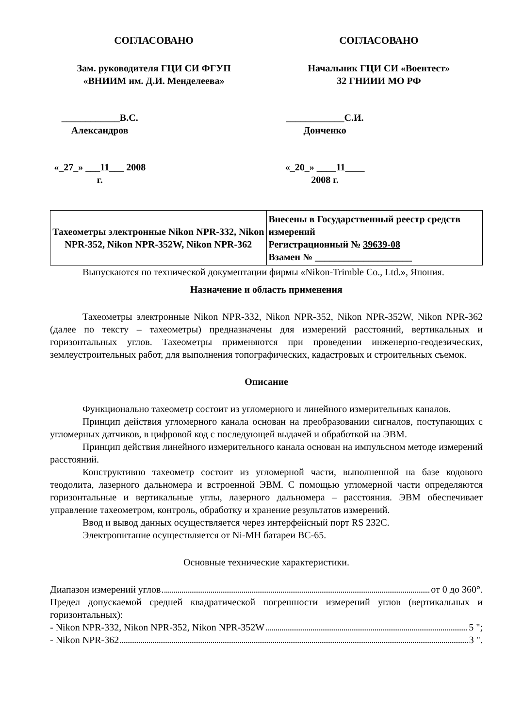СОГЛАСОВАНО
Зам. руководителя ГЦИ СИ ФГУП
«ВНИИМ им. Д.И. Менделеева»
____________В.С. Александров
«_27_» ___11___ 2008 г.
СОГЛАСОВАНО
Начальник ГЦИ СИ «Воентест»
32 ГНИИИ МО РФ
____________С.И. Донченко
«_20_» ____11____ 2008 г.
| Тахеометры электронные Nikon NPR-332, Nikon NPR-352, Nikon NPR-352W, Nikon NPR-362 | Внесены в Государственный реестр средств измерений Регистрационный № 39639-08 Взамен № ____________________ |
Выпускаются по технической документации фирмы «Nikon-Trimble Co., Ltd.», Япония.
Назначение и область применения
Тахеометры электронные Nikon NPR-332, Nikon NPR-352, Nikon NPR-352W, Nikon NPR-362 (далее по тексту – тахеометры) предназначены для измерений расстояний, вертикальных и горизонтальных углов. Тахеометры применяются при проведении инженерно-геодезических, землеустроительных работ, для выполнения топографических, кадастровых и строительных съемок.
Описание
Функционально тахеометр состоит из угломерного и линейного измерительных каналов.
Принцип действия угломерного канала основан на преобразовании сигналов, поступающих с угломерных датчиков, в цифровой код с последующей выдачей и обработкой на ЭВМ.
Принцип действия линейного измерительного канала основан на импульсном методе измерений расстояний.
Конструктивно тахеометр состоит из угломерной части, выполненной на базе кодового теодолита, лазерного дальномера и встроенной ЭВМ. С помощью угломерной части определяются горизонтальные и вертикальные углы, лазерного дальномера – расстояния. ЭВМ обеспечивает управление тахеометром, контроль, обработку и хранение результатов измерений.
Ввод и вывод данных осуществляется через интерфейсный порт RS 232C.
Электропитание осуществляется от Ni-MH батареи BC-65.
Основные технические характеристики.
Диапазон измерений углов от 0 до 360°.
Предел допускаемой средней квадратической погрешности измерений углов (вертикальных и горизонтальных):
- Nikon NPR-332, Nikon NPR-352, Nikon NPR-352W 5 ";
- Nikon NPR-362 3 ".